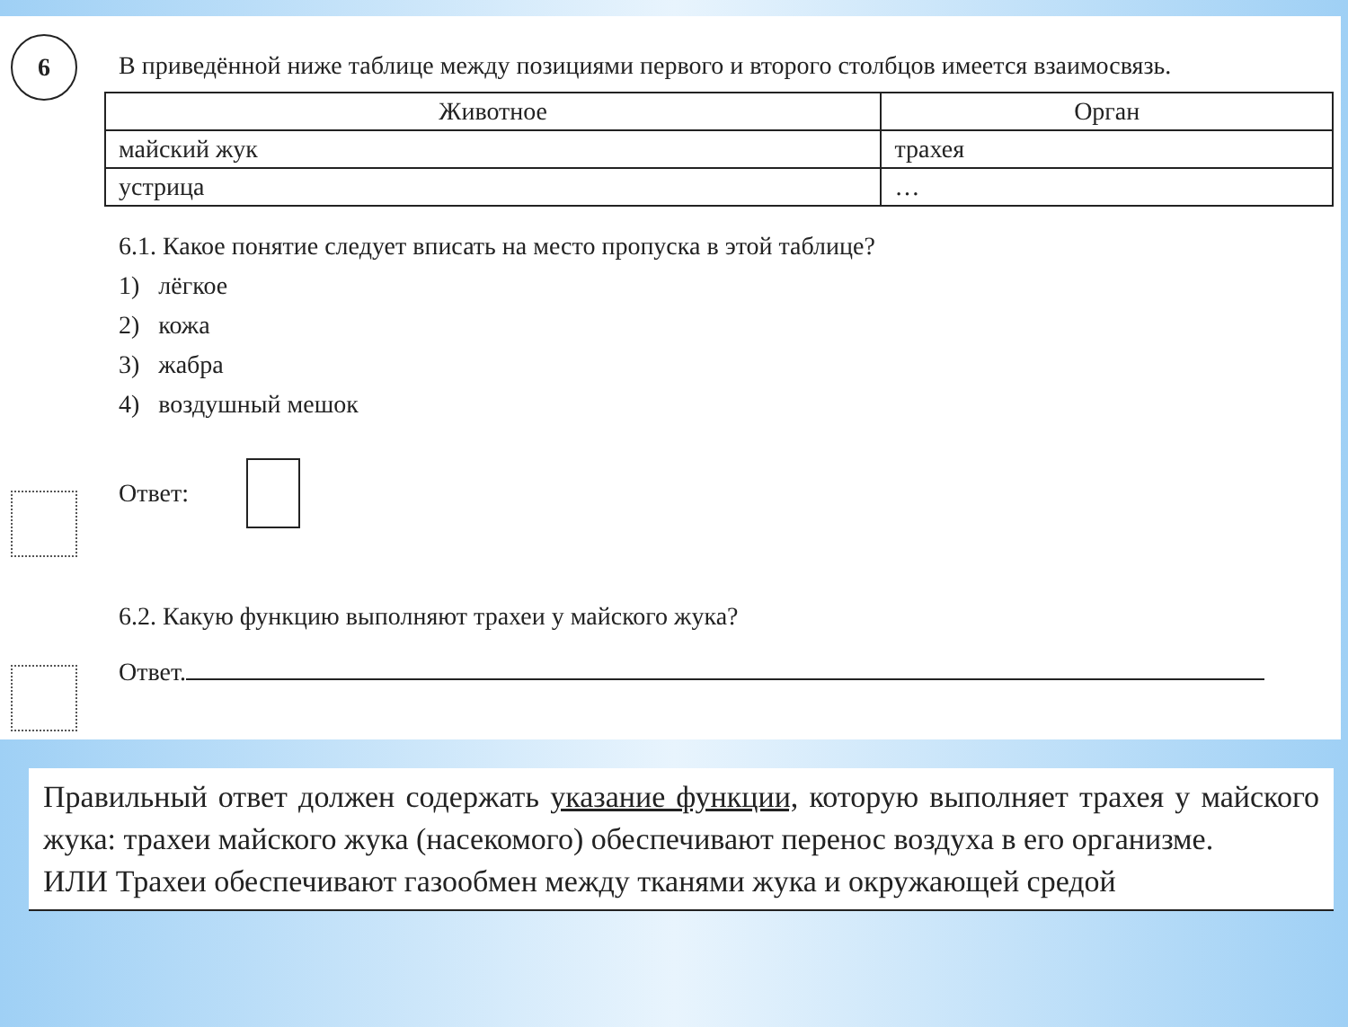6
В приведённой ниже таблице между позициями первого и второго столбцов имеется взаимосвязь.
| Животное | Орган |
| --- | --- |
| майский жук | трахея |
| устрица | … |
6.1. Какое понятие следует вписать на место пропуска в этой таблице?
1) лёгкое
2) кожа
3) жабра
4) воздушный мешок
Ответ:
6.2. Какую функцию выполняют трахеи у майского жука?
Ответ.
Правильный ответ должен содержать указание функции, которую выполняет трахея у майского жука: трахеи майского жука (насекомого) обеспечивают перенос воздуха в его организме.
ИЛИ Трахеи обеспечивают газообмен между тканями жука и окружающей средой